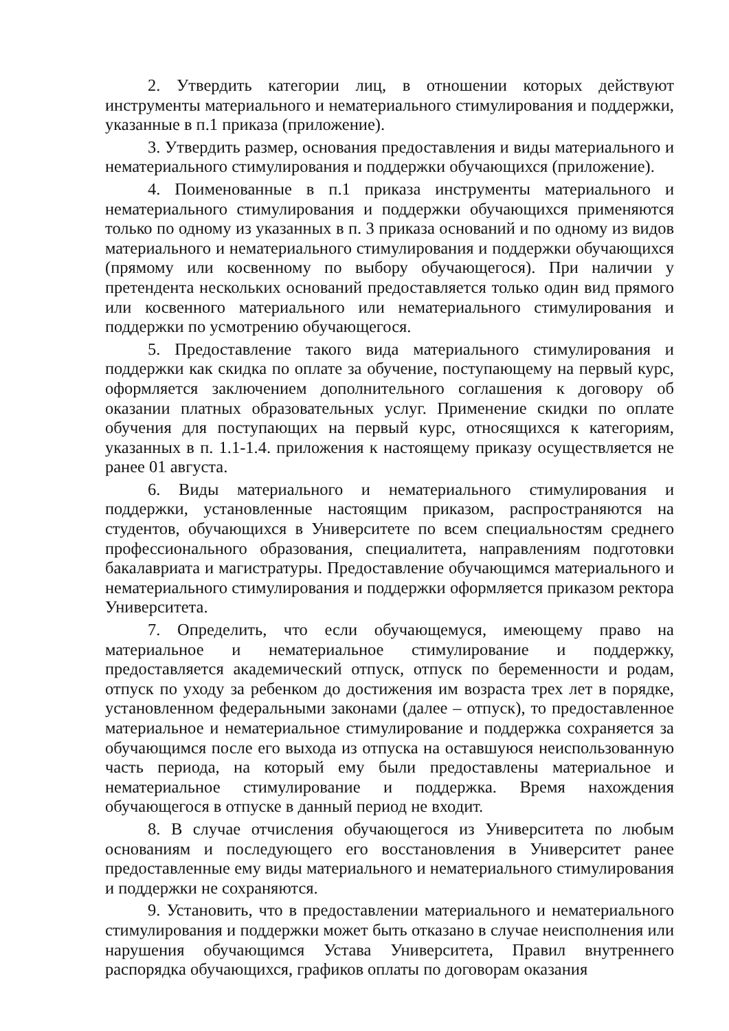2. Утвердить категории лиц, в отношении которых действуют инструменты материального и нематериального стимулирования и поддержки, указанные в п.1 приказа (приложение).
3. Утвердить размер, основания предоставления и виды материального и нематериального стимулирования и поддержки обучающихся (приложение).
4. Поименованные в п.1 приказа инструменты материального и нематериального стимулирования и поддержки обучающихся применяются только по одному из указанных в п. 3 приказа оснований и по одному из видов материального и нематериального стимулирования и поддержки обучающихся (прямому или косвенному по выбору обучающегося). При наличии у претендента нескольких оснований предоставляется только один вид прямого или косвенного материального или нематериального стимулирования и поддержки по усмотрению обучающегося.
5. Предоставление такого вида материального стимулирования и поддержки как скидка по оплате за обучение, поступающему на первый курс, оформляется заключением дополнительного соглашения к договору об оказании платных образовательных услуг. Применение скидки по оплате обучения для поступающих на первый курс, относящихся к категориям, указанных в п. 1.1-1.4. приложения к настоящему приказу осуществляется не ранее 01 августа.
6. Виды материального и нематериального стимулирования и поддержки, установленные настоящим приказом, распространяются на студентов, обучающихся в Университете по всем специальностям среднего профессионального образования, специалитета, направлениям подготовки бакалавриата и магистратуры. Предоставление обучающимся материального и нематериального стимулирования и поддержки оформляется приказом ректора Университета.
7. Определить, что если обучающемуся, имеющему право на материальное и нематериальное стимулирование и поддержку, предоставляется академический отпуск, отпуск по беременности и родам, отпуск по уходу за ребенком до достижения им возраста трех лет в порядке, установленном федеральными законами (далее – отпуск), то предоставленное материальное и нематериальное стимулирование и поддержка сохраняется за обучающимся после его выхода из отпуска на оставшуюся неиспользованную часть периода, на который ему были предоставлены материальное и нематериальное стимулирование и поддержка. Время нахождения обучающегося в отпуске в данный период не входит.
8. В случае отчисления обучающегося из Университета по любым основаниям и последующего его восстановления в Университет ранее предоставленные ему виды материального и нематериального стимулирования и поддержки не сохраняются.
9. Установить, что в предоставлении материального и нематериального стимулирования и поддержки может быть отказано в случае неисполнения или нарушения обучающимся Устава Университета, Правил внутреннего распорядка обучающихся, графиков оплаты по договорам оказания